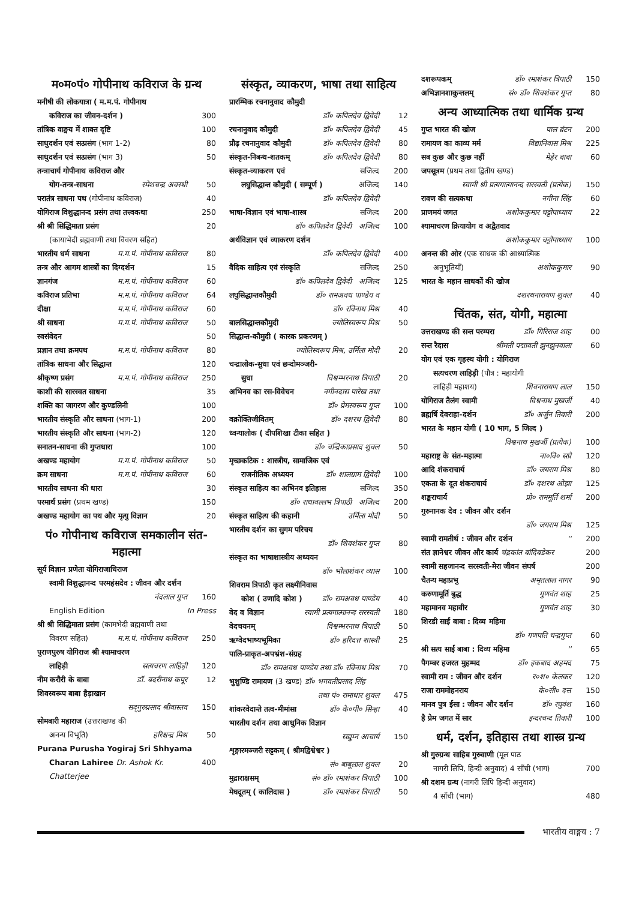म०म०पं० गोपीनाथ कविराज के ग्रन्थ
मनीषी की लोकयात्रा ( म.म.पं. गोपीनाथ
कविराज का जीवन-दर्शन ) 300
तांत्रिक वाङ्मय में शाक्त दृष्टि
100
साधुदर्शन एवं सत्प्रसंग (भाग 1-2)
80
साधुदर्शन एवं सत्प्रसंग (भाग 3)
50
तन्त्राचार्य गोपीनाथ कविराज और
योग-तन्त्र-साधना रमेशचन्द्र अवस्थी 50
परातंत्र साधना पथ (गोपीनाथ कविराज)
40
योगिराज विशुद्धानन्द प्रसंग तथा तत्त्वकथा
250
श्री श्री सिद्धिमाता प्रसंग 20
(कायाभेदी ब्रह्मवाणी तथा विवरण सहित)
भारतीय धर्म साधना म.म.पं. गोपीनाथ कविराज 80
तन्त्र और आगम शास्त्रों का दिग्दर्शन
15
ज्ञानगंज म.म.पं. गोपीनाथ कविराज 60
कविराज प्रतिभा म.म.पं. गोपीनाथ कविराज 64
दीक्षा म.म.पं. गोपीनाथ कविराज 60
श्री साधना म.म.पं. गोपीनाथ कविराज 50
स्वसंवेदन 50
प्रज्ञान तथा क्रमपथ म.म.पं. गोपीनाथ कविराज 80
तांत्रिक साधना और सिद्धान्त 120
श्रीकृष्ण प्रसंग म.म.पं. गोपीनाथ कविराज 250
काशी की सारस्वत साधना 35
शक्ति का जागरण और कुण्डलिनी 100
भारतीय संस्कृति और साधना (भाग-1)
200
भारतीय संस्कृति और साधना (भाग-2)
120
सनातन-साधना की गुप्तधारा 100
अखण्ड महायोग म.म.पं. गोपीनाथ कविराज 50
क्रम साधना म.म.पं. गोपीनाथ कविराज 60
भारतीय साधना की धारा 30
परमार्थ प्रसंग (प्रथम खण्ड) 150
अखण्ड महायोग का पथ और मृत्यु विज्ञान
20
पं० गोपीनाथ कविराज समकालीन संत-महात्मा
सूर्य विज्ञान प्रणेता योगिराजाधिराज
स्वामी विशुद्धानन्द परमहंसदेव : जीवन और दर्शन
नंदलाल गुप्त 160
English Edition In Press
श्री श्री सिद्धिमाता प्रसंग (कामभेदी ब्रह्मवाणी तथा
विवरण सहित) म.म.पं. गोपीनाथ कविराज 250
पुराणपुरुष योगिराज श्री श्यामाचरण
लाहिड़ी सत्यचरण लाहिड़ी 120
नीम करौरी के बाबा डॉ. बदरीनाथ कपूर 12
शिवस्वरूप बाबा हैड़ाखान
सद्‌गुरुप्रसाद श्रीवास्तव 150
सोमबारी महाराज (उत्तराखण्ड की
अनन्य विभूति) हरिश्चन्द्र मिश्र 50
Purana Purusha Yogiraj Sri Shhyama
Charan Lahiree Dr. Ashok Kr. Chatterjee
400
संस्कृत, व्याकरण, भाषा तथा साहित्य
प्रारम्भिक रचनानुवाद कौमुदी
डॉ० कपिलदेव द्विवेदी 12
रचनानुवाद कौमुदी डॉ० कपिलदेव द्विवेदी 45
प्रौढ़ रचनानुवाद कौमुदी डॉ० कपिलदेव द्विवेदी 80
संस्कृत-निबन्ध-शतकम् डॉ० कपिलदेव द्विवेदी 80
संस्कृत-व्याकरण एवं सजिल्द 200
लघुसिद्धान्त कौमुदी ( सम्पूर्ण )
अजिल्द 140
डॉ० कपिलदेव द्विवेदी
भाषा-विज्ञान एवं भाषा-शास्त्र सजिल्द 200
डॉ० कपिलदेव द्विवेदी अजिल्द 100
अर्थविज्ञान एवं व्याकरण दर्शन
डॉ० कपिलदेव द्विवेदी 400
वैदिक साहित्य एवं संस्कृति सजिल्द 250
डॉ० कपिलदेव द्विवेदी अजिल्द 125
लघुसिद्धान्तकौमुदी डॉ० रामअवध पाण्डेय व
डॉ० रविनाथ मिश्र 40
बालसिद्धान्तकौमुदी ज्योतिस्वरूप मिश्र 50
सिद्धान्त-कौमुदी ( कारक प्रकरणम् )
ज्योतिस्वरूप मिश्र, उर्मिला मोदी
20
चन्द्रालोक-सुधा एवं छन्दोमञ्जरी-
सुधा विश्वम्भरनाथ त्रिपाठी 20
अभिनव का रस-विवेचन नगीनदास पारेख तथा
डॉ० प्रेमस्वरूप गुप्त 100
वक्रोक्तिजीवितम् डॉ० दशरथ द्विवेदी 80
ध्वन्यालोक ( दीपशिखा टीका सहित )
डॉ० चन्द्रिकाप्रसाद शुक्ल 50
मृच्छकटिक : शास्त्रीय, सामाजिक एवं
राजनीतिक अध्ययन डॉ० शालग्राम द्विवेदी 100
संस्कृत साहित्य का अभिनव इतिहास
सजिल्द 350
डॉ० राधावल्लभ त्रिपाठी अजिल्द
200
संस्कृत साहित्य की कहानी उर्मिला मोदी 50
भारतीय दर्शन का सुगम परिचय
डॉ० शिवशंकर गुप्त 80
संस्कृत का भाषाशास्त्रीय अध्ययन
डॉ० भोलाशंकर व्यास 100
शिवराम त्रिपाठी कृत लक्ष्मीनिवास
कोश ( उणादि कोश ) डॉ० रामअवध पाण्डेय 40
वेद व विज्ञान स्वामी प्रत्यगात्मानन्द सरस्वती
180
वेदचयनम् विश्वम्भरनाथ त्रिपाठी 50
ऋग्वेदभाष्यभूमिका डॉ० हरिदत्त शास्त्री 25
पालि-प्राकृत-अपभ्रंश-संग्रह
डॉ० रामअवध पाण्डेय तथा डॉ० रविनाथ मिश्र
70
भुशुण्डि रामायण (3 खण्ड) डॉ० भगवतीप्रसाद सिंह
तथा पं० रामाधार शुक्ल 475
शांकरवेदान्ते तत्व-मीमांसा डॉ० के०पी० सिन्हा 40
भारतीय दर्शन तथा आधुनिक विज्ञान
सद्युम्न आचार्य 150
शृङ्गारमञ्जरी सट्टकम् ( श्रीमद्विश्वेश्वर )
सं० बाबूलाल शुक्ल 20
मुद्राराक्षसम् सं० डॉ० रमाशंकर त्रिपाठी 100
मेघदूतम् ( कालिदास ) डॉ० रमाशंकर त्रिपाठी 50
दशरूपकम् डॉ० रमाशंकर त्रिपाठी 150
अभिज्ञानशाकुन्तलम् सं० डॉ० शिवशंकर गुप्त 80
अन्य आध्यात्मिक तथा धार्मिक ग्रन्थ
गुप्त भारत की खोज पाल ब्रंटन 200
रामायण का काव्य मर्म विद्यानिवास मिश्र 225
सब कुछ और कुछ नहीं मेहेर बाबा 60
जपसूत्रम (प्रथम तथा द्वितीय खण्ड)
स्वामी श्री प्रत्यगात्मानन्द सरस्वती (प्रत्येक)
150
रावण की सत्यकथा नगीना सिंह 60
प्राणमयं जगत अशोककुमार चट्टोपाध्याय 22
श्यामाचरण क्रियायोग व अद्वैतवाद
अशोककुमार चट्टोपाध्याय 100
अनन्त की ओर (एक साधक की आध्यात्मिक
अनुभूतियाँ) अशोककुमार 90
भारत के महान साधकों की खोज
दशरथनारायण शुक्ल 40
चिंतक, संत, योगी, महात्मा
उत्तराखण्ड की सन्त परम्परा डॉ० गिरिराज शाह 00
सन्त रैदास श्रीमती पद्मावती झुनझुनवाला 60
योग एवं एक गृहस्थ योगी : योगिराज
सत्यचरण लाहिड़ी (पौत्र : महायोगी
लाहिड़ी महाशय) शिवनारायण लाल 150
योगिराज तैलंग स्वामी विश्वनाथ मुखर्जी 40
ब्रह्मर्षि देवराहा-दर्शन डॉ० अर्जुन तिवारी 200
भारत के महान योगी ( 10 भाग, 5 जिल्द )
विश्वनाथ मुखर्जी (प्रत्येक) 100
महाराष्ट्र के संत-महात्मा ना०वि० सप्रे 120
आदि शंकराचार्य डॉ० जयराम मिश्र 80
एकता के दूत शंकराचार्य डॉ० दशरथ ओझा 125
शङ्कराचार्य प्रो० राममूर्ति शर्मा 200
गुरुनानक देव : जीवन और दर्शन
डॉ० जयराम मिश्र 125
स्वामी रामतीर्थ : जीवन और दर्शन
'' 200
संत ज्ञानेश्वर जीवन और कार्य चंद्रकांत बांदिबडेकर
200
स्वामी सहजानन्द सरस्वती-मेरा जीवन संघर्ष
200
चैतन्य महाप्रभु अमृतलाल नागर 90
करुणामूर्ति बुद्ध गुणवंत शाह 25
महामानव महावीर गुणवंत शाह 30
शिरडी साईं बाबा : दिव्य महिमा
डॉ० गणपति चन्द्रगुप्त 60
श्री सत्य साईं बाबा : दिव्य महिमा
'' 65
पैगम्बर हजरत मुहम्मद डॉ० इकबाद अहमद 75
स्वामी राम : जीवन और दर्शन र०श० केलकर 120
राजा राममोहनराय के०सी० दत्त 150
मानव पुत्र ईसा : जीवन और दर्शन डॉ० रघुवंश 160
है प्रेम जगत में सार इन्दरचन्द तिवारी 100
धर्म, दर्शन, इतिहास तथा शास्त्र ग्रन्थ
श्री गुरुग्रन्थ साहिब गुरुवाणी (मूल पाठ
नागरी लिपि, हिन्दी अनुवाद) 4 साँची (भाग)
700
श्री दशम ग्रन्थ (नागरी लिपि हिन्दी अनुवाद)
4 साँची (भाग) 480
भारतीय वाङ्मय : 7